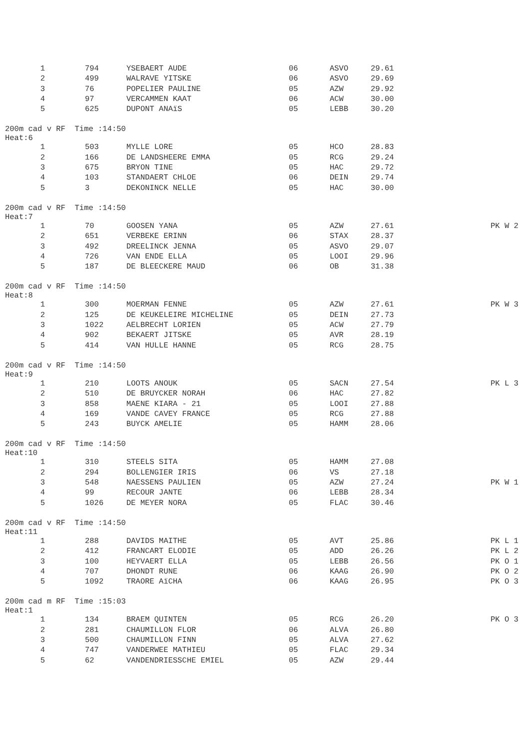| 1 | 794 | YSEBAERT AUDE | 06 | ASVO | 29.61 | |
| 2 | 499 | WALRAVE YITSKE | 06 | ASVO | 29.69 | |
| 3 | 76 | POPELIER PAULINE | 05 | AZW | 29.92 | |
| 4 | 97 | VERCAMMEN KAAT | 06 | ACW | 30.00 | |
| 5 | 625 | DUPONT ANAïS | 05 | LEBB | 30.20 | |
200m cad v RF Time :14:50 Heat:6
| 1 | 503 | MYLLE LORE | 05 | HCO | 28.83 | |
| 2 | 166 | DE LANDSHEERE EMMA | 05 | RCG | 29.24 | |
| 3 | 675 | BRYON TINE | 05 | HAC | 29.72 | |
| 4 | 103 | STANDAERT CHLOE | 06 | DEIN | 29.74 | |
| 5 | 3 | DEKONINCK NELLE | 05 | HAC | 30.00 | |
200m cad v RF Time :14:50 Heat:7
| 1 | 70 | GOOSEN YANA | 05 | AZW | 27.61 | PK W 2 |
| 2 | 651 | VERBEKE ERINN | 06 | STAX | 28.37 | |
| 3 | 492 | DREELINCK JENNA | 05 | ASVO | 29.07 | |
| 4 | 726 | VAN ENDE ELLA | 05 | LOOI | 29.96 | |
| 5 | 187 | DE BLEECKERE MAUD | 06 | OB | 31.38 | |
200m cad v RF Time :14:50 Heat:8
| 1 | 300 | MOERMAN FENNE | 05 | AZW | 27.61 | PK W 3 |
| 2 | 125 | DE KEUKELEIRE MICHELINE | 05 | DEIN | 27.73 | |
| 3 | 1022 | AELBRECHT LORIEN | 05 | ACW | 27.79 | |
| 4 | 902 | BEKAERT JITSKE | 05 | AVR | 28.19 | |
| 5 | 414 | VAN HULLE HANNE | 05 | RCG | 28.75 | |
200m cad v RF Time :14:50 Heat:9
| 1 | 210 | LOOTS ANOUK | 05 | SACN | 27.54 | PK L 3 |
| 2 | 510 | DE BRUYCKER NORAH | 06 | HAC | 27.82 | |
| 3 | 858 | MAENE KIARA - 21 | 05 | LOOI | 27.88 | |
| 4 | 169 | VANDE CAVEY FRANCE | 05 | RCG | 27.88 | |
| 5 | 243 | BUYCK AMELIE | 05 | HAMM | 28.06 | |
200m cad v RF Time :14:50 Heat:10
| 1 | 310 | STEELS SITA | 05 | HAMM | 27.08 | |
| 2 | 294 | BOLLENGIER IRIS | 06 | VS | 27.18 | |
| 3 | 548 | NAESSENS PAULIEN | 05 | AZW | 27.24 | PK W 1 |
| 4 | 99 | RECOUR JANTE | 06 | LEBB | 28.34 | |
| 5 | 1026 | DE MEYER NORA | 05 | FLAC | 30.46 | |
200m cad v RF Time :14:50 Heat:11
| 1 | 288 | DAVIDS MAITHE | 05 | AVT | 25.86 | PK L 1 |
| 2 | 412 | FRANCART ELODIE | 05 | ADD | 26.26 | PK L 2 |
| 3 | 100 | HEYVAERT ELLA | 05 | LEBB | 26.56 | PK O 1 |
| 4 | 707 | DHONDT RUNE | 06 | KAAG | 26.90 | PK O 2 |
| 5 | 1092 | TRAORE AïCHA | 06 | KAAG | 26.95 | PK O 3 |
200m cad m RF Time :15:03 Heat:1
| 1 | 134 | BRAEM QUINTEN | 05 | RCG | 26.20 | PK O 3 |
| 2 | 281 | CHAUMILLON FLOR | 06 | ALVA | 26.80 | |
| 3 | 500 | CHAUMILLON FINN | 05 | ALVA | 27.62 | |
| 4 | 747 | VANDERWEE MATHIEU | 05 | FLAC | 29.34 | |
| 5 | 62 | VANDENDRIESSCHE EMIEL | 05 | AZW | 29.44 | |